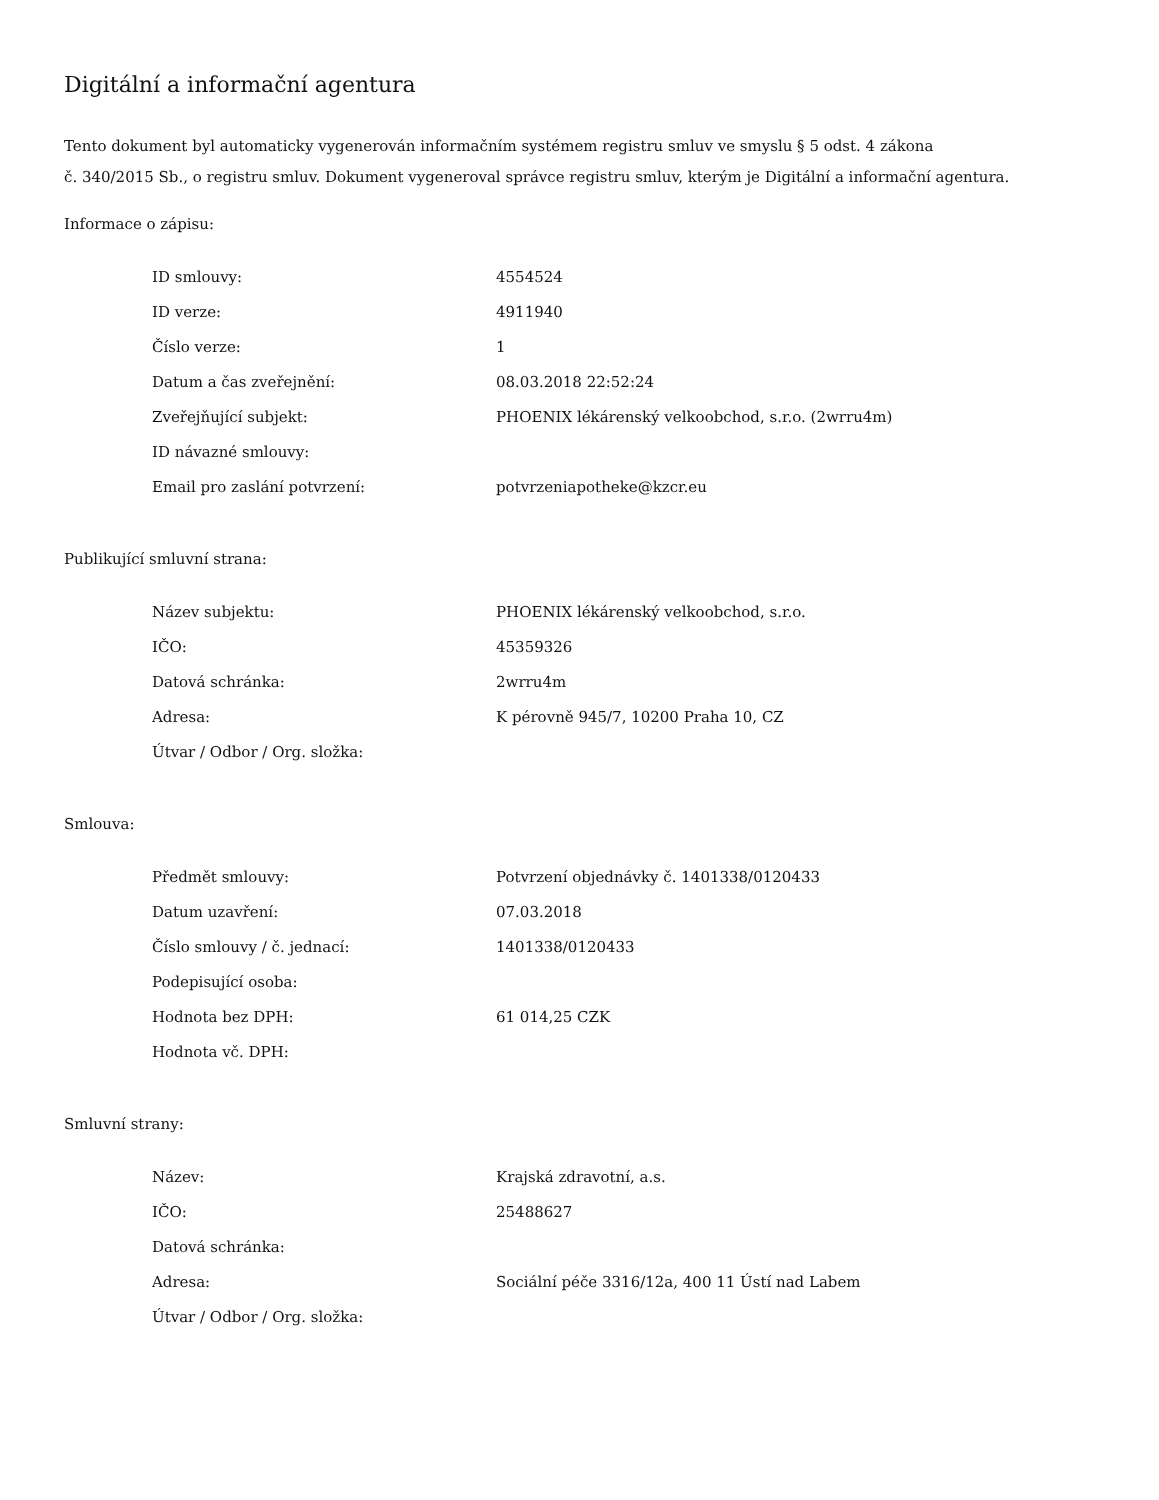Digitální a informační agentura
Tento dokument byl automaticky vygenerován informačním systémem registru smluv ve smyslu § 5 odst. 4 zákona
č. 340/2015 Sb., o registru smluv. Dokument vygeneroval správce registru smluv, kterým je Digitální a informační agentura.
Informace o zápisu:
| ID smlouvy: | 4554524 |
| ID verze: | 4911940 |
| Číslo verze: | 1 |
| Datum a čas zveřejnění: | 08.03.2018 22:52:24 |
| Zveřejňující subjekt: | PHOENIX lékárenský velkoobchod, s.r.o. (2wrru4m) |
| ID návazné smlouvy: | |
| Email pro zaslání potvrzení: | potvrzeniapotheke@kzcr.eu |
Publikující smluvní strana:
| Název subjektu: | PHOENIX lékárenský velkoobchod, s.r.o. |
| IČO: | 45359326 |
| Datová schránka: | 2wrru4m |
| Adresa: | K pérovně 945/7, 10200 Praha 10, CZ |
| Útvar / Odbor / Org. složka: | |
Smlouva:
| Předmět smlouvy: | Potvrzení objednávky č. 1401338/0120433 |
| Datum uzavření: | 07.03.2018 |
| Číslo smlouvy / č. jednací: | 1401338/0120433 |
| Podepisující osoba: | |
| Hodnota bez DPH: | 61 014,25 CZK |
| Hodnota vč. DPH: | |
Smluvní strany:
| Název: | Krajská zdravotní, a.s. |
| IČO: | 25488627 |
| Datová schránka: | |
| Adresa: | Sociální péče 3316/12a, 400 11 Ústí nad Labem |
| Útvar / Odbor / Org. složka: | |